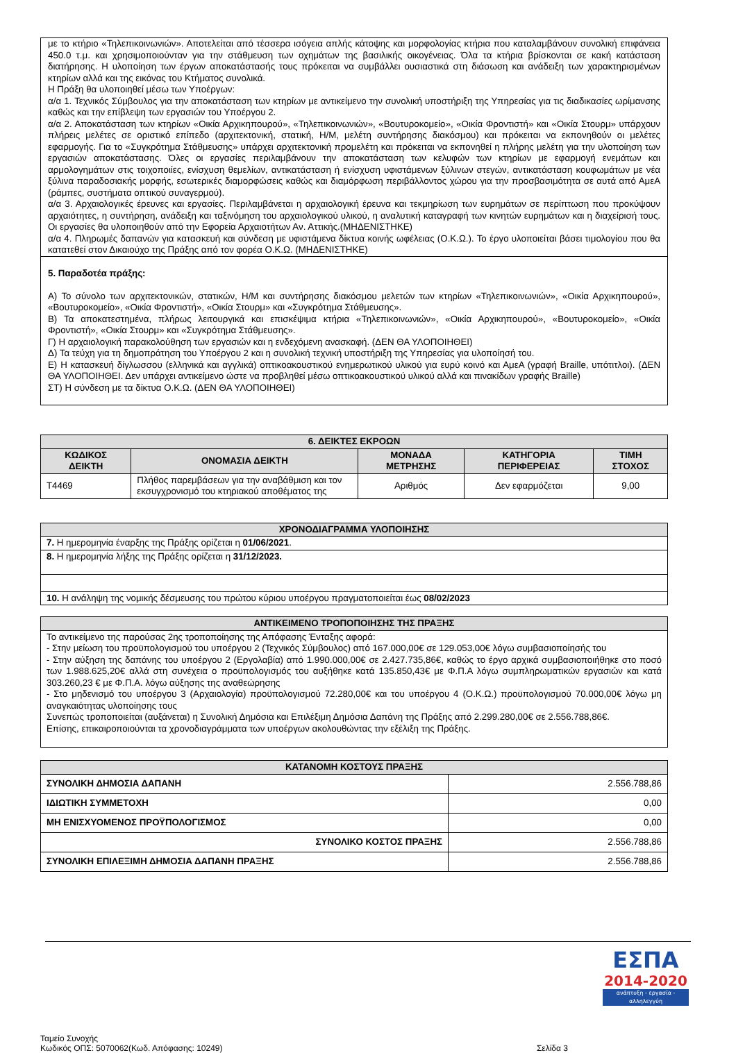με το κτήριο «Τηλεπικοινωνιών». Αποτελείται από τέσσερα ισόγεια απλής κάτοψης και μορφολογίας κτήρια που καταλαμβάνουν συνολική επιφάνεια 450.0 τ.μ. και χρησιμοποιούνταν για την στάθμευση των οχημάτων της βασιλικής οικογένειας. Όλα τα κτήρια βρίσκονται σε κακή κατάσταση διατήρησης. Η υλοποίηση των έργων αποκατάστασής τους πρόκειται να συμβάλλει ουσιαστικά στη διάσωση και ανάδειξη των χαρακτηρισμένων κτηρίων αλλά και της εικόνας του Κτήματος συνολικά.
Η Πράξη θα υλοποιηθεί μέσω των Υποέργων:
α/α 1. Τεχνικός Σύμβουλος για την αποκατάσταση των κτηρίων με αντικείμενο την συνολική υποστήριξη της Υπηρεσίας για τις διαδικασίες ωρίμανσης καθώς και την επίβλεψη των εργασιών του Υποέργου 2.
α/α 2. Αποκατάσταση των κτηρίων «Οικία Αρχικηπουρού», «Τηλεπικοινωνιών», «Βουτυροκομείο», «Οικία Φροντιστή» και «Οικία Στουρμ» υπάρχουν πλήρεις μελέτες σε οριστικό επίπεδο (αρχιτεκτονική, στατική, Η/Μ, μελέτη συντήρησης διακόσμου) και πρόκειται να εκπονηθούν οι μελέτες εφαρμογής. Για το «Συγκρότημα Στάθμευσης» υπάρχει αρχιτεκτονική προμελέτη και πρόκειται να εκπονηθεί η πλήρης μελέτη για την υλοποίηση των εργασιών αποκατάστασης. Όλες οι εργασίες περιλαμβάνουν την αποκατάσταση των κελυφών των κτηρίων με εφαρμογή ενεμάτων και αρμολογημάτων στις τοιχοποιίες, ενίσχυση θεμελίων, αντικατάσταση ή ενίσχυση υφιστάμενων ξύλινων στεγών, αντικατάσταση κουφωμάτων με νέα ξύλινα παραδοσιακής μορφής, εσωτερικές διαμορφώσεις καθώς και διαμόρφωση περιβάλλοντος χώρου για την προσβασιμότητα σε αυτά από ΑμεΑ (ράμπες, συστήματα οπτικού συναγερμού).
α/α 3. Αρχαιολογικές έρευνες και εργασίες. Περιλαμβάνεται η αρχαιολογική έρευνα και τεκμηρίωση των ευρημάτων σε περίπτωση που προκύψουν αρχαιότητες, η συντήρηση, ανάδειξη και ταξινόμηση του αρχαιολογικού υλικού, η αναλυτική καταγραφή των κινητών ευρημάτων και η διαχείρισή τους. Οι εργασίες θα υλοποιηθούν από την Εφορεία Αρχαιοτήτων Αν. Αττικής.(ΜΗΔΕΝΙΣΤΗΚΕ)
α/α 4. Πληρωμές δαπανών για κατασκευή και σύνδεση με υφιστάμενα δίκτυα κοινής ωφέλειας (Ο.Κ.Ω.). Το έργο υλοποιείται βάσει τιμολογίου που θα κατατεθεί στον Δικαιούχο της Πράξης από τον φορέα Ο.Κ.Ω. (ΜΗΔΕΝΙΣΤΗΚΕ)
5. Παραδοτέα πράξης:
Α) Το σύνολο των αρχιτεκτονικών, στατικών, Η/Μ και συντήρησης διακόσμου μελετών των κτηρίων «Τηλεπικοινωνιών», «Οικία Αρχικηπουρού», «Βουτυροκομείο», «Οικία Φροντιστή», «Οικία Στουρμ» και «Συγκρότημα Στάθμευσης».
Β) Τα αποκατεστημένα, πλήρως λειτουργικά και επισκέψιμα κτήρια «Τηλεπικοινωνιών», «Οικία Αρχικηπουρού», «Βουτυροκομείο», «Οικία Φροντιστή», «Οικία Στουρμ» και «Συγκρότημα Στάθμευσης».
Γ) Η αρχαιολογική παρακολούθηση των εργασιών και η ενδεχόμενη ανασκαφή. (ΔΕΝ ΘΑ ΥΛΟΠΟΙΗΘΕΙ)
Δ) Τα τεύχη για τη δημοπράτηση του Υποέργου 2 και η συνολική τεχνική υποστήριξη της Υπηρεσίας για υλοποίησή του.
Ε) Η κατασκευή δίγλωσσου (ελληνικά και αγγλικά) οπτικοακουστικού ενημερωτικού υλικού για ευρύ κοινό και ΑμεΑ (γραφή Braille, υπότιτλοι). (ΔΕΝ ΘΑ ΥΛΟΠΟΙΗΘΕΙ. Δεν υπάρχει αντικείμενο ώστε να προβληθεί μέσω οπτικοακουστικού υλικού αλλά και πινακίδων γραφής Braille)
ΣΤ) Η σύνδεση με τα δίκτυα Ο.Κ.Ω. (ΔΕΝ ΘΑ ΥΛΟΠΟΙΗΘΕΙ)
| 6. ΔΕΙΚΤΕΣ ΕΚΡΟΩΝ | | | | |
| --- | --- | --- | --- | --- |
| ΚΩΔΙΚΟΣ ΔΕΙΚΤΗ | ΟΝΟΜΑΣΙΑ ΔΕΙΚΤΗ | ΜΟΝΑΔΑ ΜΕΤΡΗΣΗΣ | ΚΑΤΗΓΟΡΙΑ ΠΕΡΙΦΕΡΕΙΑΣ | ΤΙΜΗ ΣΤΟΧΟΣ |
| Τ4469 | Πλήθος παρεμβάσεων για την αναβάθμιση και τον εκσυγχρονισμό του κτηριακού αποθέματος της | Αριθμός | Δεν εφαρμόζεται | 9,00 |
| ΧΡΟΝΟΔΙΑΓΡΑΜΜΑ ΥΛΟΠΟΙΗΣΗΣ |
| --- |
| 7. Η ημερομηνία έναρξης της Πράξης ορίζεται η 01/06/2021 . |
| 8. Η ημερομηνία λήξης της Πράξης ορίζεται η 31/12/2023. |
| 10. Η ανάληψη της νομικής δέσμευσης του πρώτου κύριου υποέργου πραγματοποιείται έως 08/02/2023 |
| ΑΝΤΙΚΕΙΜΕΝΟ ΤΡΟΠΟΠΟΙΗΣΗΣ ΤΗΣ ΠΡΑΞΗΣ |
| --- |
| Το αντικείμενο της παρούσας 2ης τροποποίησης της Απόφασης Ένταξης αφορά: - Στην μείωση του προϋπολογισμού του υποέργου 2 (Τεχνικός Σύμβουλος) από 167.000,00€ σε 129.053,00€ λόγω συμβασιοποίησής του - Στην αύξηση της δαπάνης του υποέργου 2 (Εργολαβία) από 1.990.000,00€ σε 2.427.735,86€, καθώς το έργο αρχικά συμβασιοποιήθηκε στο ποσό των 1.988.625,20€ αλλά στη συνέχεια ο προϋπολογισμός του αυξήθηκε κατά 135.850,43€ με Φ.Π.Α λόγω συμπληρωματικών εργασιών και κατά 303.260,23 € με Φ.Π.Α. λόγω αύξησης της αναθεώρησης - Στο μηδενισμό του υποέργου 3 (Αρχαιολογία) προϋπολογισμού 72.280,00€ και του υποέργου 4 (Ο.Κ.Ω.) προϋπολογισμού 70.000,00€ λόγω μη αναγκαιότητας υλοποίησης τους Συνεπώς τροποποιείται (αυξάνεται) η Συνολική Δημόσια και Επιλέξιμη Δημόσια Δαπάνη της Πράξης από 2.299.280,00€ σε 2.556.788,86€. Επίσης, επικαιροποιούνται τα χρονοδιαγράμματα των υποέργων ακολουθώντας την εξέλιξη της Πράξης. |
| ΚΑΤΑΝΟΜΗ ΚΟΣΤΟΥΣ ΠΡΑΞΗΣ | |
| --- | --- |
| ΣΥΝΟΛΙΚΗ ΔΗΜΟΣΙΑ ΔΑΠΑΝΗ | 2.556.788,86 |
| ΙΔΙΩΤΙΚΗ ΣΥΜΜΕΤΟΧΗ | 0,00 |
| ΜΗ ΕΝΙΣΧΥΟΜΕΝΟΣ ΠΡΟΫΠΟΛΟΓΙΣΜΟΣ | 0,00 |
| ΣΥΝΟΛΙΚΟ ΚΟΣΤΟΣ ΠΡΑΞΗΣ | 2.556.788,86 |
| ΣΥΝΟΛΙΚΗ ΕΠΙΛΕΞΙΜΗ ΔΗΜΟΣΙΑ ΔΑΠΑΝΗ ΠΡΑΞΗΣ | 2.556.788,86 |
ΕΣΠΑ
2014-2020
ανάπτυξη - εργασία - αλληλεγγύη
Ταμείο Συνοχής
Κωδικός ΟΠΣ: 5070062(Κωδ. Απόφασης: 10249) Σελίδα 3